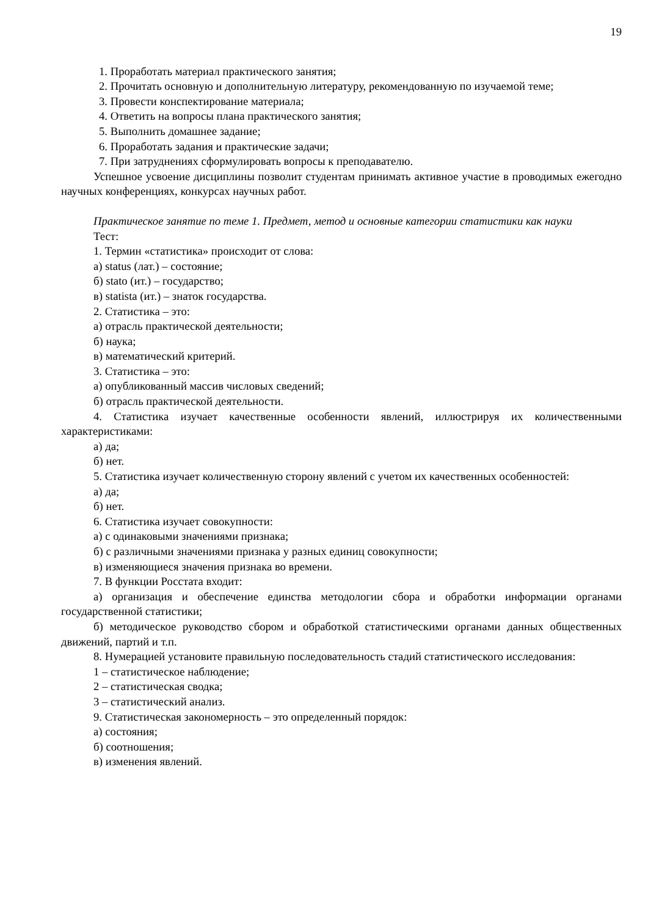19
1. Проработать материал практического занятия;
2. Прочитать основную и дополнительную литературу, рекомендованную по изучаемой теме;
3. Провести конспектирование материала;
4. Ответить на вопросы плана практического занятия;
5. Выполнить домашнее задание;
6. Проработать задания и практические задачи;
7. При затруднениях сформулировать вопросы к преподавателю.
Успешное усвоение дисциплины позволит студентам принимать активное участие в проводимых ежегодно научных конференциях, конкурсах научных работ.
Практическое занятие по теме 1. Предмет, метод и основные категории статистики как науки
Тест:
1. Термин «статистика» происходит от слова:
а) status (лат.) – состояние;
б) stato (ит.) – государство;
в) statista (ит.) – знаток государства.
2. Статистика – это:
а) отрасль практической деятельности;
б) наука;
в) математический критерий.
3. Статистика – это:
а) опубликованный массив числовых сведений;
б) отрасль практической деятельности.
4. Статистика изучает качественные особенности явлений, иллюстрируя их количественными характеристиками:
а) да;
б) нет.
5. Статистика изучает количественную сторону явлений с учетом их качественных особенностей:
а) да;
б) нет.
6. Статистика изучает совокупности:
а) с одинаковыми значениями признака;
б) с различными значениями признака у разных единиц совокупности;
в) изменяющиеся значения признака во времени.
7. В функции Росстата входит:
а) организация и обеспечение единства методологии сбора и обработки информации органами государственной статистики;
б) методическое руководство сбором и обработкой статистическими органами данных общественных движений, партий и т.п.
8. Нумерацией установите правильную последовательность стадий статистического исследования:
1 – статистическое наблюдение;
2 – статистическая сводка;
3 – статистический анализ.
9. Статистическая закономерность – это определенный порядок:
а) состояния;
б) соотношения;
в) изменения явлений.